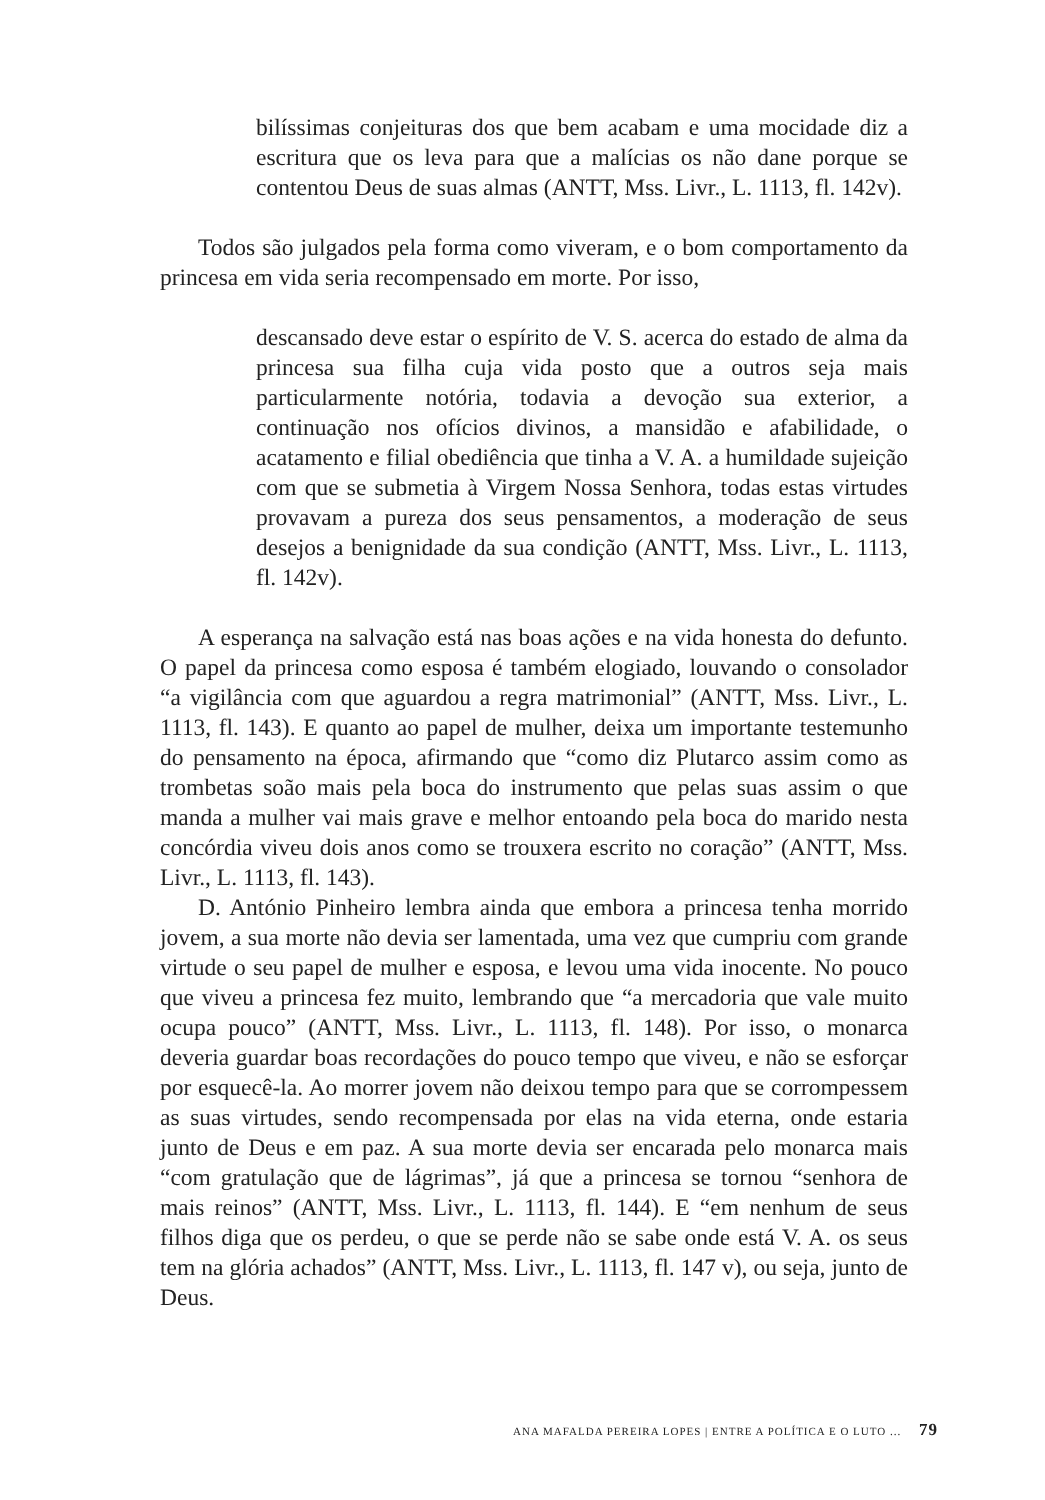bilíssimas conjeituras dos que bem acabam e uma mocidade diz a escritura que os leva para que a malícias os não dane porque se contentou Deus de suas almas (ANTT, Mss. Livr., L. 1113, fl. 142v).
Todos são julgados pela forma como viveram, e o bom comportamento da princesa em vida seria recompensado em morte. Por isso,
descansado deve estar o espírito de V. S. acerca do estado de alma da princesa sua filha cuja vida posto que a outros seja mais particularmente notória, todavia a devoção sua exterior, a continuação nos ofícios divinos, a mansidão e afabilidade, o acatamento e filial obediência que tinha a V. A. a humildade sujeição com que se submetia à Virgem Nossa Senhora, todas estas virtudes provavam a pureza dos seus pensamentos, a moderação de seus desejos a benignidade da sua condição (ANTT, Mss. Livr., L. 1113, fl. 142v).
A esperança na salvação está nas boas ações e na vida honesta do defunto. O papel da princesa como esposa é também elogiado, louvando o consolador “a vigilância com que aguardou a regra matrimonial” (ANTT, Mss. Livr., L. 1113, fl. 143). E quanto ao papel de mulher, deixa um importante testemunho do pensamento na época, afirmando que “como diz Plutarco assim como as trombetas soão mais pela boca do instrumento que pelas suas assim o que manda a mulher vai mais grave e melhor entoando pela boca do marido nesta concórdia viveu dois anos como se trouxera escrito no coração” (ANTT, Mss. Livr., L. 1113, fl. 143).
D. António Pinheiro lembra ainda que embora a princesa tenha morrido jovem, a sua morte não devia ser lamentada, uma vez que cumpriu com grande virtude o seu papel de mulher e esposa, e levou uma vida inocente. No pouco que viveu a princesa fez muito, lembrando que “a mercadoria que vale muito ocupa pouco” (ANTT, Mss. Livr., L. 1113, fl. 148). Por isso, o monarca deveria guardar boas recordações do pouco tempo que viveu, e não se esforçar por esquecê-la. Ao morrer jovem não deixou tempo para que se corrompessem as suas virtudes, sendo recompensada por elas na vida eterna, onde estaria junto de Deus e em paz. A sua morte devia ser encarada pelo monarca mais “com gratulação que de lágrimas”, já que a princesa se tornou “senhora de mais reinos” (ANTT, Mss. Livr., L. 1113, fl. 144). E “em nenhum de seus filhos diga que os perdeu, o que se perde não se sabe onde está V. A. os seus tem na glória achados” (ANTT, Mss. Livr., L. 1113, fl. 147 v), ou seja, junto de Deus.
ANA MAFALDA PEREIRA LOPES | ENTRE A POLÍTICA E O LUTO ... 79